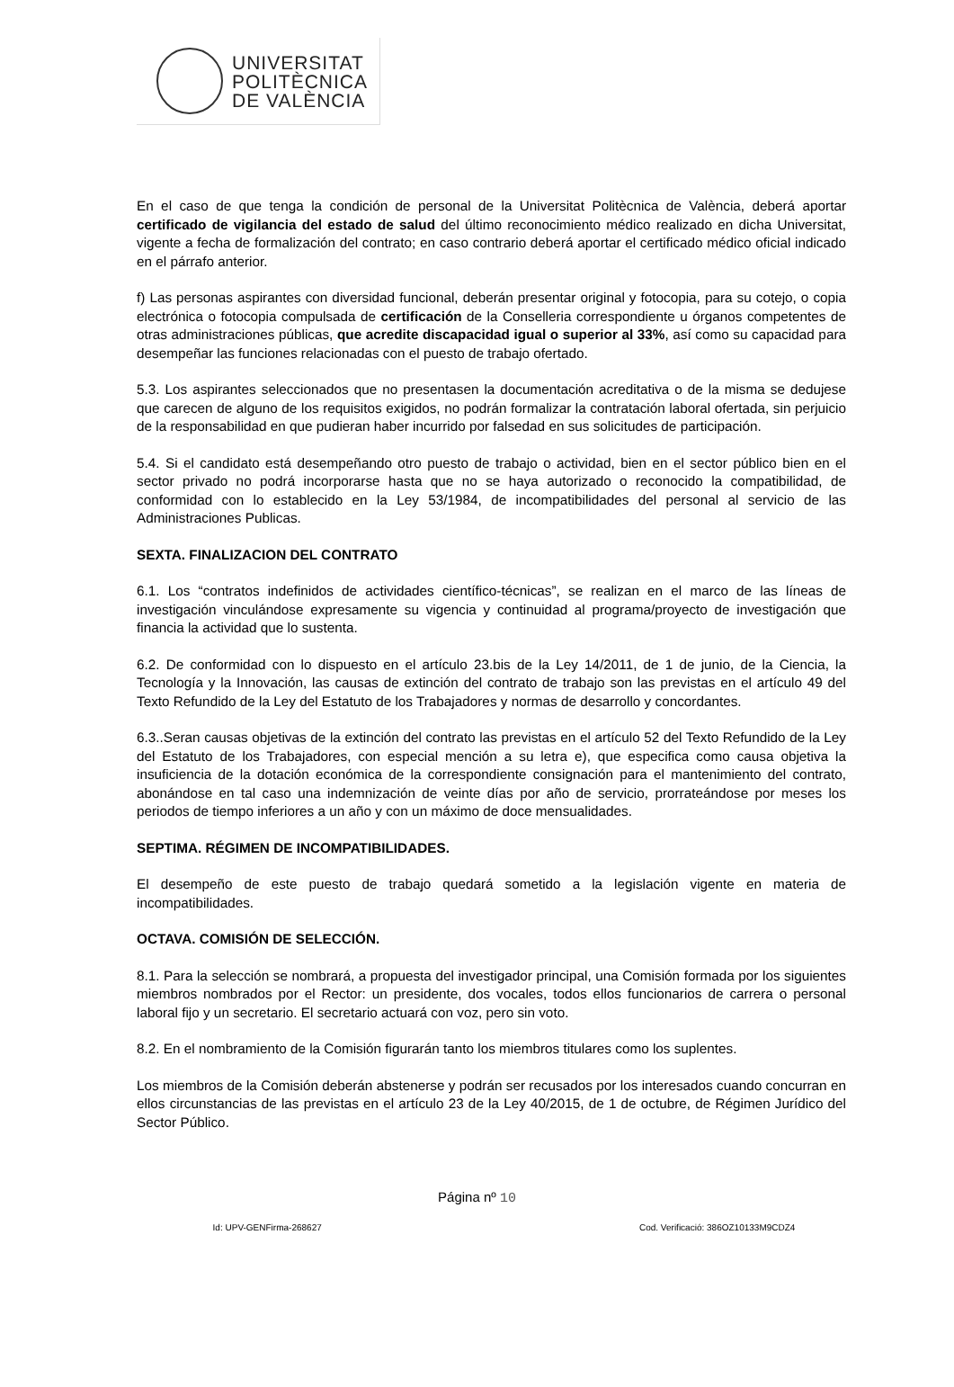UNIVERSITAT
POLITÈCNICA
DE VALÈNCIA
En el caso de que tenga la condición de personal de la Universitat Politècnica de València, deberá aportar certificado de vigilancia del estado de salud del último reconocimiento médico realizado en dicha Universitat, vigente a fecha de formalización del contrato; en caso contrario deberá aportar el certificado médico oficial indicado en el párrafo anterior.
f) Las personas aspirantes con diversidad funcional, deberán presentar original y fotocopia, para su cotejo, o copia electrónica o fotocopia compulsada de certificación de la Conselleria correspondiente u órganos competentes de otras administraciones públicas, que acredite discapacidad igual o superior al 33%, así como su capacidad para desempeñar las funciones relacionadas con el puesto de trabajo ofertado.
5.3. Los aspirantes seleccionados que no presentasen la documentación acreditativa o de la misma se dedujese que carecen de alguno de los requisitos exigidos, no podrán formalizar la contratación laboral ofertada, sin perjuicio de la responsabilidad en que pudieran haber incurrido por falsedad en sus solicitudes de participación.
5.4. Si el candidato está desempeñando otro puesto de trabajo o actividad, bien en el sector público bien en el sector privado no podrá incorporarse hasta que no se haya autorizado o reconocido la compatibilidad, de conformidad con lo establecido en la Ley 53/1984, de incompatibilidades del personal al servicio de las Administraciones Publicas.
SEXTA. FINALIZACION DEL CONTRATO
6.1. Los “contratos indefinidos de actividades científico-técnicas”, se realizan en el marco de las líneas de investigación vinculándose expresamente su vigencia y continuidad al programa/proyecto de investigación que financia la actividad que lo sustenta.
6.2. De conformidad con lo dispuesto en el artículo 23.bis de la Ley 14/2011, de 1 de junio, de la Ciencia, la Tecnología y la Innovación, las causas de extinción del contrato de trabajo son las previstas en el artículo 49 del Texto Refundido de la Ley del Estatuto de los Trabajadores y normas de desarrollo y concordantes.
6.3..Seran causas objetivas de la extinción del contrato las previstas en el artículo 52 del Texto Refundido de la Ley del Estatuto de los Trabajadores, con especial mención a su letra e), que especifica como causa objetiva la insuficiencia de la dotación económica de la correspondiente consignación para el mantenimiento del contrato, abonándose en tal caso una indemnización de veinte días por año de servicio, prorrateándose por meses los periodos de tiempo inferiores a un año y con un máximo de doce mensualidades.
SEPTIMA. RÉGIMEN DE INCOMPATIBILIDADES.
El desempeño de este puesto de trabajo quedará sometido a la legislación vigente en materia de incompatibilidades.
OCTAVA. COMISIÓN DE SELECCIÓN.
8.1. Para la selección se nombrará, a propuesta del investigador principal, una Comisión formada por los siguientes miembros nombrados por el Rector: un presidente, dos vocales, todos ellos funcionarios de carrera o personal laboral fijo y un secretario. El secretario actuará con voz, pero sin voto.
8.2. En el nombramiento de la Comisión figurarán tanto los miembros titulares como los suplentes.
Los miembros de la Comisión deberán abstenerse y podrán ser recusados por los interesados cuando concurran en ellos circunstancias de las previstas en el artículo 23 de la Ley 40/2015, de 1 de octubre, de Régimen Jurídico del Sector Público.
Página nº 10
Id: UPV-GENFirma-268627 Cod. Verificació: 386OZ10133M9CDZ4